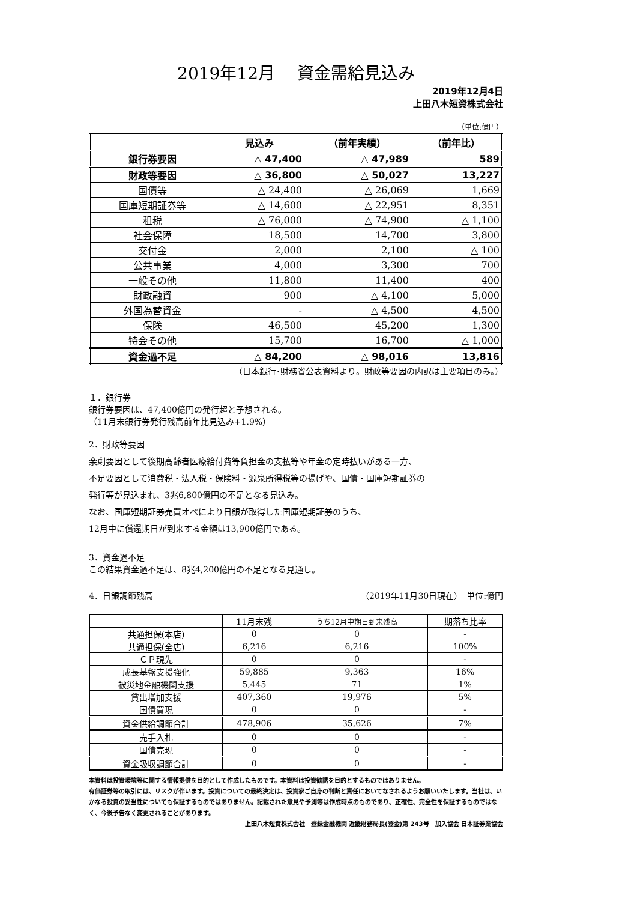2019年12月　 資金需給見込み
2019年12月4日
上田八木短資株式会社
（単位:億円）
| | 見込み | （前年実績） | （前年比） |
| 銀行券要因 | △ 47,400 | △ 47,989 | 589 |
| 財政等要因 | △ 36,800 | △ 50,027 | 13,227 |
| 国債等 | △ 24,400 | △ 26,069 | 1,669 |
| 国庫短期証券等 | △ 14,600 | △ 22,951 | 8,351 |
| 租税 | △ 76,000 | △ 74,900 | △ 1,100 |
| 社会保障 | 18,500 | 14,700 | 3,800 |
| 交付金 | 2,000 | 2,100 | △ 100 |
| 公共事業 | 4,000 | 3,300 | 700 |
| 一般その他 | 11,800 | 11,400 | 400 |
| 財政融資 | 900 | △ 4,100 | 5,000 |
| 外国為替資金 | - | △ 4,500 | 4,500 |
| 保険 | 46,500 | 45,200 | 1,300 |
| 特会その他 | 15,700 | 16,700 | △ 1,000 |
| 資金過不足 | △ 84,200 | △ 98,016 | 13,816 |
（日本銀行･財務省公表資料より。財政等要因の内訳は主要項目のみ。）
１．銀行券
銀行券要因は、47,400億円の発行超と予想される。
（11月末銀行券発行残高前年比見込み+1.9%）
2．財政等要因
余剰要因として後期高齢者医療給付費等負担金の支払等や年金の定時払いがある一方、
不足要因として消費税・法人税・保険料・源泉所得税等の揚げや、国債・国庫短期証券の
発行等が見込まれ、3兆6,800億円の不足となる見込み。
なお、国庫短期証券売買オペにより日銀が取得した国庫短期証券のうち、
12月中に償還期日が到来する金額は13,900億円である。
3．資金過不足
この結果資金過不足は、8兆4,200億円の不足となる見通し。
4．日銀調節残高 （2019年11月30日現在）　単位:億円
| | 11月末残 | うち12月中期日到来残高 | 期落ち比率 |
| 共通担保(本店) | 0 | 0 | - |
| 共通担保(全店) | 6,216 | 6,216 | 100% |
| ＣＰ現先 | 0 | 0 | - |
| 成長基盤支援強化 | 59,885 | 9,363 | 16% |
| 被災地金融機関支援 | 5,445 | 71 | 1% |
| 貸出増加支援 | 407,360 | 19,976 | 5% |
| 国債買現 | 0 | 0 | - |
| 資金供給調節合計 | 478,906 | 35,626 | 7% |
| 売手入札 | 0 | 0 | - |
| 国債売現 | 0 | 0 | - |
| 資金吸収調節合計 | 0 | 0 | - |
本資料は投資環境等に関する情報提供を目的として作成したものです。本資料は投資勧誘を目的とするものではありません。
有価証券等の取引には、リスクが伴います。投資についての最終決定は、投資家ご自身の判断と責任においてなされるようお願いいたします。当社は、いかなる投資の妥当性についても保証するものではありません。記載された意見や予測等は作成時点のものであり、正確性、完全性を保証するものではなく、今後予告なく変更されることがあります。
上田八木短資株式会社　登録金融機関 近畿財務局長(登金)第 243号　加入協会 日本証券業協会